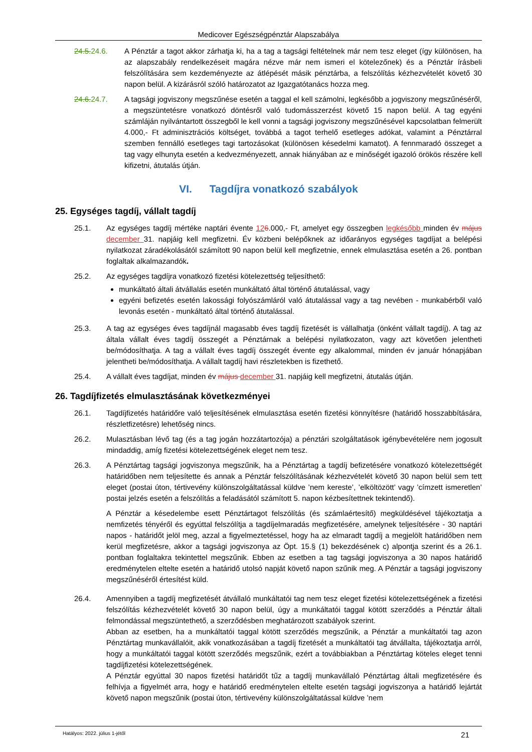Medicover Egészségpénztár Alapszabálya
24.5. 24.6. A Pénztár a tagot akkor zárhatja ki, ha a tag a tagsági feltételnek már nem tesz eleget (így különösen, ha az alapszabály rendelkezéseit magára nézve már nem ismeri el kötelezőnek) és a Pénztár írásbeli felszólítására sem kezdeményezte az átlépését másik pénztárba, a felszólítás kézhezvételét követő 30 napon belül. A kizárásról szóló határozatot az Igazgatótanács hozza meg.
24.6. 24.7. A tagsági jogviszony megszűnése esetén a taggal el kell számolni, legkésőbb a jogviszony megszűnéséről, a megszüntetésre vonatkozó döntésről való tudomásszerzést követő 15 napon belül. A tag egyéni számláján nyilvántartott összegből le kell vonni a tagsági jogviszony megszűnésével kapcsolatban felmerült 4.000,- Ft adminisztrációs költséget, továbbá a tagot terhelő esetleges adókat, valamint a Pénztárral szemben fennálló esetleges tagi tartozásokat (különösen késedelmi kamatot). A fennmaradó összeget a tag vagy elhunyta esetén a kedvezményezett, annak hiányában az e minőségét igazoló örökös részére kell kifizetni, átutalás útján.
VI. Tagdíjra vonatkozó szabályok
25. Egységes tagdíj, vállalt tagdíj
25.1. Az egységes tagdíj mértéke naptári évente 126.000,- Ft, amelyet egy összegben legkésőbb minden év május december 31. napjáig kell megfizetni. Év közbeni belépőknek az időarányos egységes tagdíjat a belépési nyilatkozat záradékolásától számított 90 napon belül kell megfizetnie, ennek elmulasztása esetén a 26. pontban foglaltak alkalmazandók.
25.2. Az egységes tagdíjra vonatkozó fizetési kötelezettség teljesíthető:
munkáltató általi átvállalás esetén munkáltató által történő átutalással, vagy
egyéni befizetés esetén lakossági folyószámláról való átutalással vagy a tag nevében - munkabérből való levonás esetén - munkáltató által történő átutalással.
25.3. A tag az egységes éves tagdíjnál magasabb éves tagdíj fizetését is vállalhatja (önként vállalt tagdíj). A tag az általa vállalt éves tagdíj összegét a Pénztárnak a belépési nyilatkozaton, vagy azt követően jelentheti be/módosíthatja. A tag a vállalt éves tagdíj összegét évente egy alkalommal, minden év január hónapjában jelentheti be/módosíthatja. A vállalt tagdíj havi részletekben is fizethető.
25.4. A vállalt éves tagdíjat, minden év május december 31. napjáig kell megfizetni, átutalás útján.
26. Tagdíjfizetés elmulasztásának következményei
26.1. Tagdíjfizetés határidőre való teljesítésének elmulasztása esetén fizetési könnyítésre (határidő hosszabbítására, részletfizetésre) lehetőség nincs.
26.2. Mulasztásban lévő tag (és a tag jogán hozzátartozója) a pénztári szolgáltatások igénybevételére nem jogosult mindaddig, amíg fizetési kötelezettségének eleget nem tesz.
26.3. A Pénztártag tagsági jogviszonya megszűnik, ha a Pénztártag a tagdíj befizetésére vonatkozó kötelezettségét határidőben nem teljesítette és annak a Pénztár felszólításának kézhezvételét követő 30 napon belül sem tett eleget (postai úton, tértivevény különszolgáltatással küldve ’nem kereste’, ’elköltözött’ vagy ’címzett ismeretlen’ postai jelzés esetén a felszólítás a feladásától számított 5. napon kézbesítettnek tekintendő).
A Pénztár a késedelembe esett Pénztártagot felszólítás (és számlaértesítő) megküldésével tájékoztatja a nemfizetés tényéről és egyúttal felszólítja a tagdíjelmaradás megfizetésére, amelynek teljesítésére - 30 naptári napos - határidőt jelöl meg, azzal a figyelmeztetéssel, hogy ha az elmaradt tagdíj a megjelölt határidőben nem kerül megfizetésre, akkor a tagsági jogviszonya az Öpt. 15.§ (1) bekezdésének c) alpontja szerint és a 26.1. pontban foglaltakra tekintettel megszűnik. Ebben az esetben a tag tagsági jogviszonya a 30 napos határidő eredménytelen eltelte esetén a határidő utolsó napját követő napon szűnik meg. A Pénztár a tagsági jogviszony megszűnéséről értesítést küld.
26.4. Amennyiben a tagdíj megfizetését átvállaló munkáltatói tag nem tesz eleget fizetési kötelezettségének a fizetési felszólítás kézhezvételét követő 30 napon belül, úgy a munkáltatói taggal kötött szerződés a Pénztár általi felmondással megszüntethető, a szerződésben meghatározott szabályok szerint.
Abban az esetben, ha a munkáltatói taggal kötött szerződés megszűnik, a Pénztár a munkáltatói tag azon Pénztártag munkavállalóit, akik vonatkozásában a tagdíj fizetését a munkáltatói tag átvállalta, tájékoztatja arról, hogy a munkáltatói taggal kötött szerződés megszűnik, ezért a továbbiakban a Pénztártag köteles eleget tenni tagdíjfizetési kötelezettségének.
A Pénztár egyúttal 30 napos fizetési határidőt tűz a tagdíj munkavállaló Pénztártag általi megfizetésére és felhívja a figyelmét arra, hogy e határidő eredménytelen eltelte esetén tagsági jogviszonya a határidő lejártát követő napon megszűnik (postai úton, tértivevény különszolgáltatással küldve ’nem
Hatályos: 2022. július 1-jétől 21